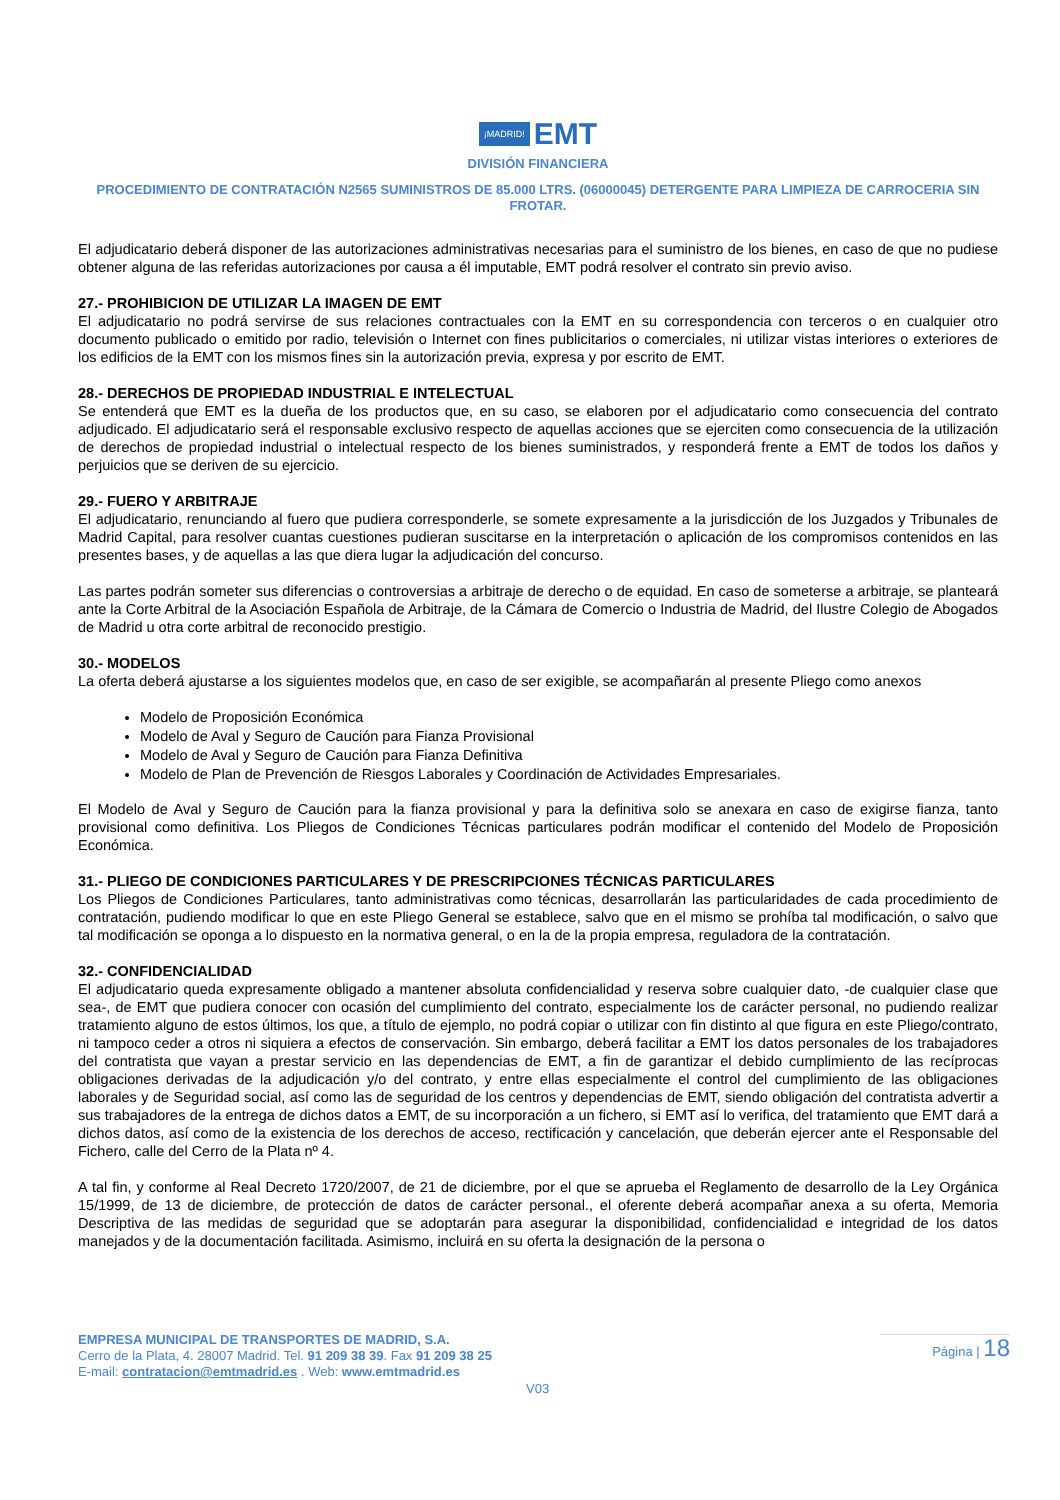¡MADRID! EMT
DIVISIÓN FINANCIERA
PROCEDIMIENTO DE CONTRATACIÓN N2565 SUMINISTROS DE 85.000 LTRS. (06000045) DETERGENTE PARA LIMPIEZA DE CARROCERIA SIN FROTAR.
El adjudicatario deberá disponer de las autorizaciones administrativas necesarias para el suministro de los bienes, en caso de que no pudiese obtener alguna de las referidas autorizaciones por causa a él imputable, EMT podrá resolver el contrato sin previo aviso.
27.- PROHIBICION DE UTILIZAR LA IMAGEN DE EMT
El adjudicatario no podrá servirse de sus relaciones contractuales con la EMT en su correspondencia con terceros o en cualquier otro documento publicado o emitido por radio, televisión o Internet con fines publicitarios o comerciales, ni utilizar vistas interiores o exteriores de los edificios de la EMT con los mismos fines sin la autorización previa, expresa y por escrito de EMT.
28.- DERECHOS DE PROPIEDAD INDUSTRIAL E INTELECTUAL
Se entenderá que EMT es la dueña de los productos que, en su caso, se elaboren por el adjudicatario como consecuencia del contrato adjudicado. El adjudicatario será el responsable exclusivo respecto de aquellas acciones que se ejerciten como consecuencia de la utilización de derechos de propiedad industrial o intelectual respecto de los bienes suministrados, y responderá frente a EMT de todos los daños y perjuicios que se deriven de su ejercicio.
29.- FUERO Y ARBITRAJE
El adjudicatario, renunciando al fuero que pudiera corresponderle, se somete expresamente a la jurisdicción de los Juzgados y Tribunales de Madrid Capital, para resolver cuantas cuestiones pudieran suscitarse en la interpretación o aplicación de los compromisos contenidos en las presentes bases, y de aquellas a las que diera lugar la adjudicación del concurso.
Las partes podrán someter sus diferencias o controversias a arbitraje de derecho o de equidad. En caso de someterse a arbitraje, se planteará ante la Corte Arbitral de la Asociación Española de Arbitraje, de la Cámara de Comercio o Industria de Madrid, del Ilustre Colegio de Abogados de Madrid u otra corte arbitral de reconocido prestigio.
30.- MODELOS
La oferta deberá ajustarse a los siguientes modelos que, en caso de ser exigible, se acompañarán al presente Pliego como anexos
Modelo de Proposición Económica
Modelo de Aval y Seguro de Caución para Fianza Provisional
Modelo de Aval y Seguro de Caución para Fianza Definitiva
Modelo de Plan de Prevención de Riesgos Laborales y Coordinación de Actividades Empresariales.
El Modelo de Aval y Seguro de Caución para la fianza provisional y para la definitiva solo se anexara en caso de exigirse fianza, tanto provisional como definitiva. Los Pliegos de Condiciones Técnicas particulares podrán modificar el contenido del Modelo de Proposición Económica.
31.- PLIEGO DE CONDICIONES PARTICULARES Y DE PRESCRIPCIONES TÉCNICAS PARTICULARES
Los Pliegos de Condiciones Particulares, tanto administrativas como técnicas, desarrollarán las particularidades de cada procedimiento de contratación, pudiendo modificar lo que en este Pliego General se establece, salvo que en el mismo se prohíba tal modificación, o salvo que tal modificación se oponga a lo dispuesto en la normativa general, o en la de la propia empresa, reguladora de la contratación.
32.- CONFIDENCIALIDAD
El adjudicatario queda expresamente obligado a mantener absoluta confidencialidad y reserva sobre cualquier dato, -de cualquier clase que sea-, de EMT que pudiera conocer con ocasión del cumplimiento del contrato, especialmente los de carácter personal, no pudiendo realizar tratamiento alguno de estos últimos, los que, a título de ejemplo, no podrá copiar o utilizar con fin distinto al que figura en este Pliego/contrato, ni tampoco ceder a otros ni siquiera a efectos de conservación. Sin embargo, deberá facilitar a EMT los datos personales de los trabajadores del contratista que vayan a prestar servicio en las dependencias de EMT, a fin de garantizar el debido cumplimiento de las recíprocas obligaciones derivadas de la adjudicación y/o del contrato, y entre ellas especialmente el control del cumplimiento de las obligaciones laborales y de Seguridad social, así como las de seguridad de los centros y dependencias de EMT, siendo obligación del contratista advertir a sus trabajadores de la entrega de dichos datos a EMT, de su incorporación a un fichero, si EMT así lo verifica, del tratamiento que EMT dará a dichos datos, así como de la existencia de los derechos de acceso, rectificación y cancelación, que deberán ejercer ante el Responsable del Fichero, calle del Cerro de la Plata nº 4.
A tal fin, y conforme al Real Decreto 1720/2007, de 21 de diciembre, por el que se aprueba el Reglamento de desarrollo de la Ley Orgánica 15/1999, de 13 de diciembre, de protección de datos de carácter personal., el oferente deberá acompañar anexa a su oferta, Memoria Descriptiva de las medidas de seguridad que se adoptarán para asegurar la disponibilidad, confidencialidad e integridad de los datos manejados y de la documentación facilitada. Asimismo, incluirá en su oferta la designación de la persona o
EMPRESA MUNICIPAL DE TRANSPORTES DE MADRID, S.A.
Cerro de la Plata, 4. 28007 Madrid. Tel. 91 209 38 39. Fax 91 209 38 25
E-mail: contratacion@emtmadrid.es . Web: www.emtmadrid.es
Página | 18
V03